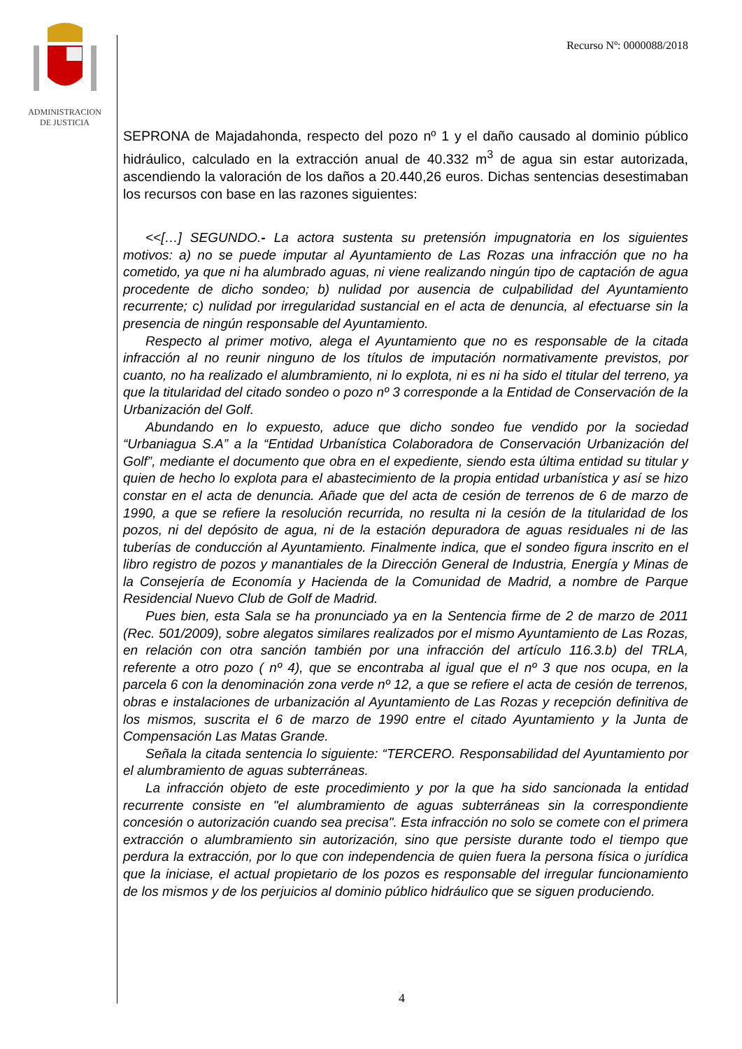ADMINISTRACION
DE JUSTICIA
Recurso Nº: 0000088/2018
SEPRONA de Majadahonda, respecto del pozo nº 1 y el daño causado al dominio público hidráulico, calculado en la extracción anual de 40.332 m<sup>3</sup> de agua sin estar autorizada, ascendiendo la valoración de los daños a 20.440,26 euros. Dichas sentencias desestimaban los recursos con base en las razones siguientes:
<<[…] SEGUNDO.- La actora sustenta su pretensión impugnatoria en los siguientes motivos: a) no se puede imputar al Ayuntamiento de Las Rozas una infracción que no ha cometido, ya que ni ha alumbrado aguas, ni viene realizando ningún tipo de captación de agua procedente de dicho sondeo; b) nulidad por ausencia de culpabilidad del Ayuntamiento recurrente; c) nulidad por irregularidad sustancial en el acta de denuncia, al efectuarse sin la presencia de ningún responsable del Ayuntamiento.
Respecto al primer motivo, alega el Ayuntamiento que no es responsable de la citada infracción al no reunir ninguno de los títulos de imputación normativamente previstos, por cuanto, no ha realizado el alumbramiento, ni lo explota, ni es ni ha sido el titular del terreno, ya que la titularidad del citado sondeo o pozo nº 3 corresponde a la Entidad de Conservación de la Urbanización del Golf.
Abundando en lo expuesto, aduce que dicho sondeo fue vendido por la sociedad “Urbaniagua S.A” a la “Entidad Urbanística Colaboradora de Conservación Urbanización del Golf”, mediante el documento que obra en el expediente, siendo esta última entidad su titular y quien de hecho lo explota para el abastecimiento de la propia entidad urbanística y así se hizo constar en el acta de denuncia. Añade que del acta de cesión de terrenos de 6 de marzo de 1990, a que se refiere la resolución recurrida, no resulta ni la cesión de la titularidad de los pozos, ni del depósito de agua, ni de la estación depuradora de aguas residuales ni de las tuberías de conducción al Ayuntamiento. Finalmente indica, que el sondeo figura inscrito en el libro registro de pozos y manantiales de la Dirección General de Industria, Energía y Minas de la Consejería de Economía y Hacienda de la Comunidad de Madrid, a nombre de Parque Residencial Nuevo Club de Golf de Madrid.
Pues bien, esta Sala se ha pronunciado ya en la Sentencia firme de 2 de marzo de 2011 (Rec. 501/2009), sobre alegatos similares realizados por el mismo Ayuntamiento de Las Rozas, en relación con otra sanción también por una infracción del artículo 116.3.b) del TRLA, referente a otro pozo ( nº 4), que se encontraba al igual que el nº 3 que nos ocupa, en la parcela 6 con la denominación zona verde nº 12, a que se refiere el acta de cesión de terrenos, obras e instalaciones de urbanización al Ayuntamiento de Las Rozas y recepción definitiva de los mismos, suscrita el 6 de marzo de 1990 entre el citado Ayuntamiento y la Junta de Compensación Las Matas Grande.
Señala la citada sentencia lo siguiente: “TERCERO. Responsabilidad del Ayuntamiento por el alumbramiento de aguas subterráneas.
La infracción objeto de este procedimiento y por la que ha sido sancionada la entidad recurrente consiste en "el alumbramiento de aguas subterráneas sin la correspondiente concesión o autorización cuando sea precisa". Esta infracción no solo se comete con el primera extracción o alumbramiento sin autorización, sino que persiste durante todo el tiempo que perdura la extracción, por lo que con independencia de quien fuera la persona física o jurídica que la iniciase, el actual propietario de los pozos es responsable del irregular funcionamiento de los mismos y de los perjuicios al dominio público hidráulico que se siguen produciendo.
4